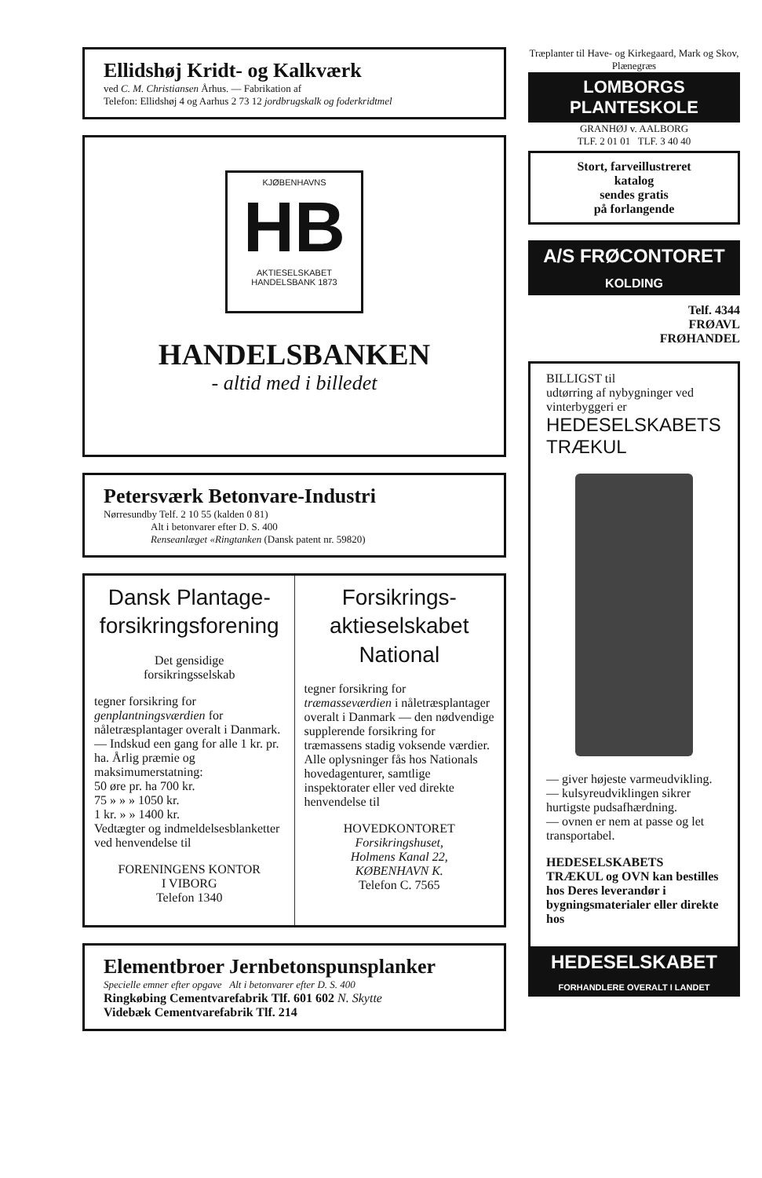Ellidshøj Kridt- og Kalkværk
ved C. M. Christiansen Århus. — Fabrikation af
Telefon: Ellidshøj 4 og Aarhus 2 73 12 jordbrugskalk og foderkridtmel
KJØBENHAVNS
HB
AKTIESELSKABET HANDELSBANK 1873
HANDELSBANKEN
- altid med i billedet
Petersværk Betonvare-Industri
Nørresundby Telf. 2 10 55 (kalden 0 81)
Alt i betonvarer efter D. S. 400
Renseanlæget «Ringtanken (Dansk patent nr. 59820)
Dansk Plantage-
forsikringsforening
Det gensidige
forsikringsselskab
tegner forsikring for genplantningsværdien for nåletræsplantager overalt i Danmark. — Indskud een gang for alle 1 kr. pr. ha. Årlig præmie og maksimumerstatning:
50 øre pr. ha 700 kr.
75 » » » 1050 kr.
1 kr. » » 1400 kr.
Vedtægter og indmeldelsesblanketter ved henvendelse til
FORENINGENS KONTOR
I VIBORG
Telefon 1340
Forsikrings-
aktieselskabet National
tegner forsikring for træmasseværdien i nåletræsplantager overalt i Danmark — den nødvendige supplerende forsikring for træmassens stadig voksende værdier.
Alle oplysninger fås hos Nationals hovedagenturer, samtlige inspektorater eller ved direkte henvendelse til
HOVEDKONTORET
Forsikringshuset,
Holmens Kanal 22,
KØBENHAVN K.
Telefon C. 7565
Elementbroer Jernbetonspunsplanker
Specielle emner efter opgave Alt i betonvarer efter D. S. 400
Ringkøbing Cementvarefabrik Tlf. 601 602 N. Skytte
Videbæk Cementvarefabrik Tlf. 214
Træplanter til Have- og Kirkegaard, Mark og Skov, Plænegræs
LOMBORGS PLANTESKOLE
GRANHØJ v. AALBORG
TLF. 2 01 01 TLF. 3 40 40
Stort, farveillustreret
katalog
sendes gratis
på forlangende
A/S FRØCONTORET
KOLDING
Telf. 4344
FRØAVL
FRØHANDEL
BILLIGST til
udtørring af nybygninger ved vinterbyggeri er
HEDESELSKABETS TRÆKUL
— giver højeste varmeudvikling.
— kulsyreudviklingen sikrer hurtigste pudsafhærdning.
— ovnen er nem at passe og let transportabel.
HEDESELSKABETS TRÆKUL og OVN kan bestilles hos Deres leverandør i bygningsmaterialer eller direkte hos
HEDESELSKABET
FORHANDLERE OVERALT I LANDET